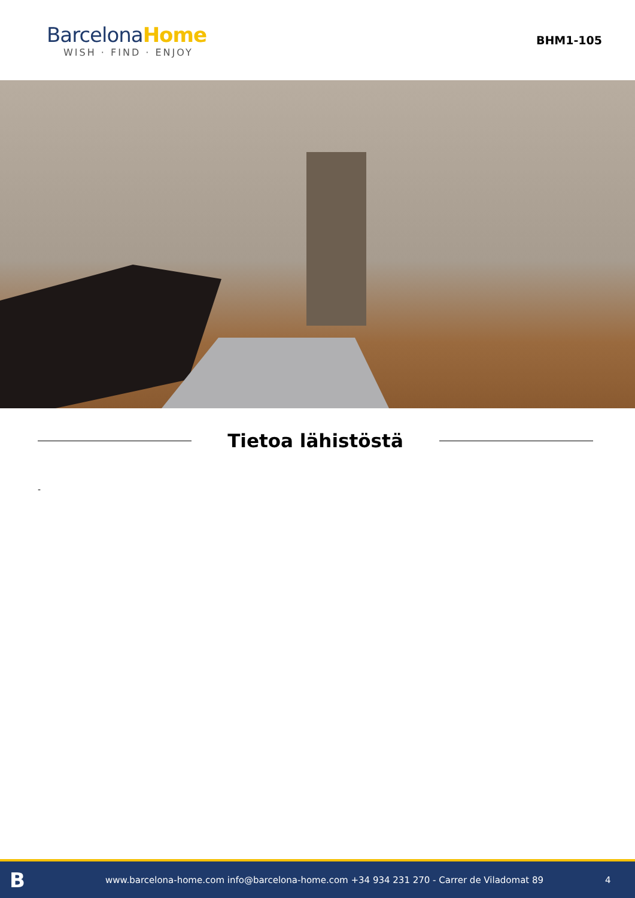BarcelonaHome
WISH · FIND · ENJOY
BHM1-105
Tietoa lähistöstä
-
B
www.barcelona-home.com info@barcelona-home.com +34 934 231 270 - Carrer de Viladomat 89
4